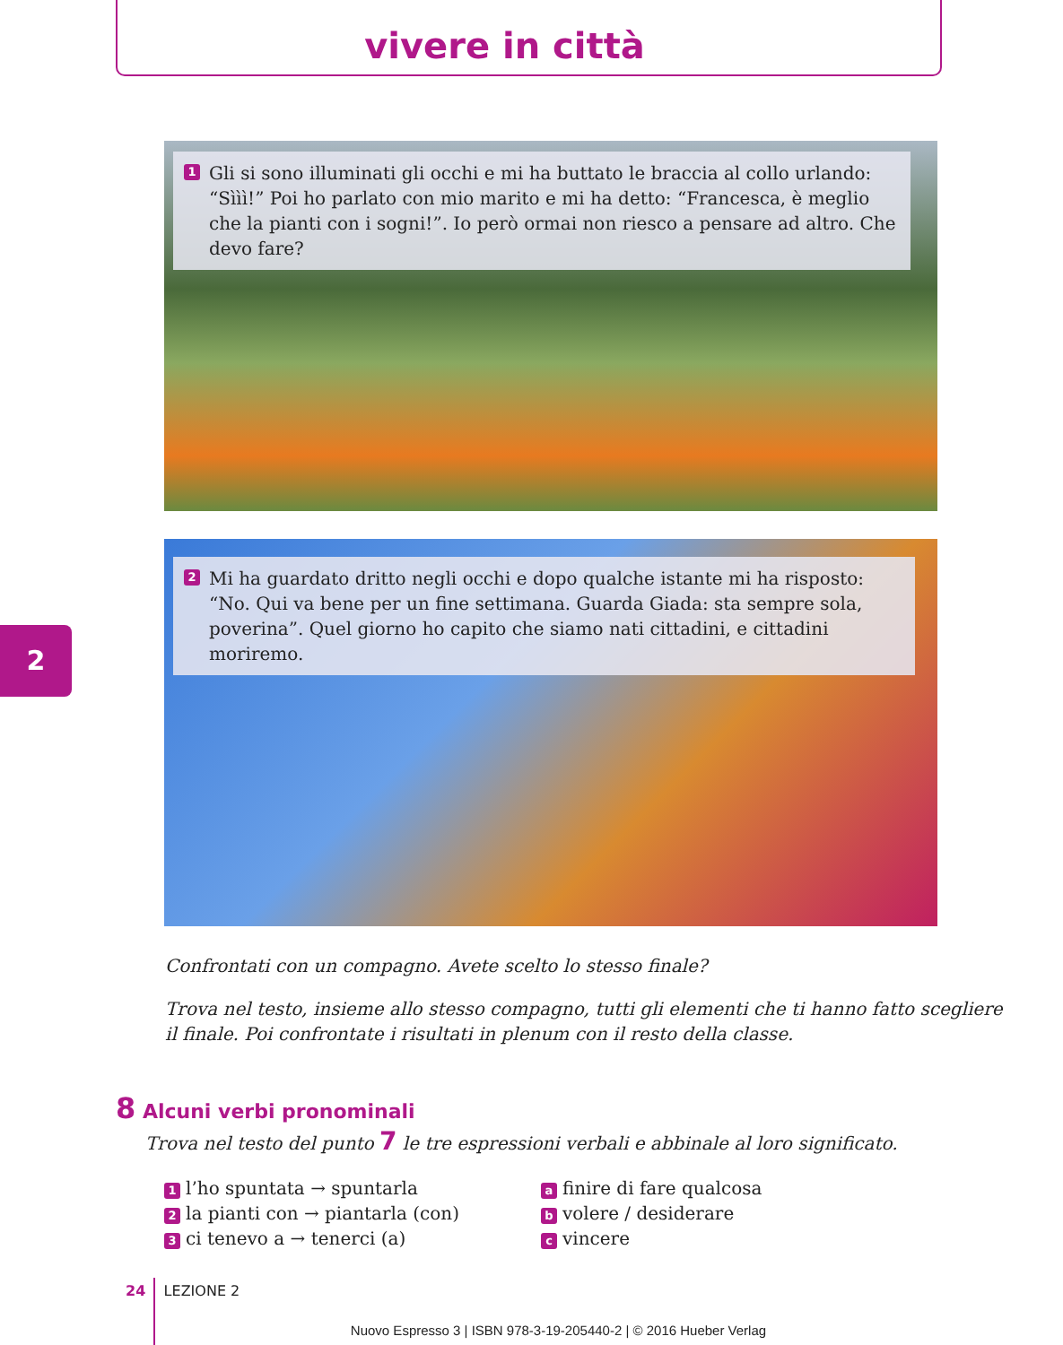vivere in città
2
1 Gli si sono illuminati gli occhi e mi ha buttato le braccia al collo urlando: “Sììì!” Poi ho parlato con mio marito e mi ha detto: “Francesca, è meglio che la pianti con i sogni!”. Io però ormai non riesco a pensare ad altro. Che devo fare?
2 Mi ha guardato dritto negli occhi e dopo qualche istante mi ha risposto: “No. Qui va bene per un fine settimana. Guarda Giada: sta sempre sola, poverina”. Quel giorno ho capito che siamo nati cittadini, e cittadini moriremo.
Confrontati con un compagno. Avete scelto lo stesso finale?
Trova nel testo, insieme allo stesso compagno, tutti gli elementi che ti hanno fatto scegliere il finale. Poi confrontate i risultati in plenum con il resto della classe.
8 Alcuni verbi pronominali
Trova nel testo del punto 7 le tre espressioni verbali e abbinale al loro significato.
1 l’ho spuntata → spuntarla
2 la pianti con → piantarla (con)
3 ci tenevo a → tenerci (a)
a finire di fare qualcosa
b volere / desiderare
c vincere
24 LEZIONE 2
Nuovo Espresso 3 | ISBN 978-3-19-205440-2 | © 2016 Hueber Verlag